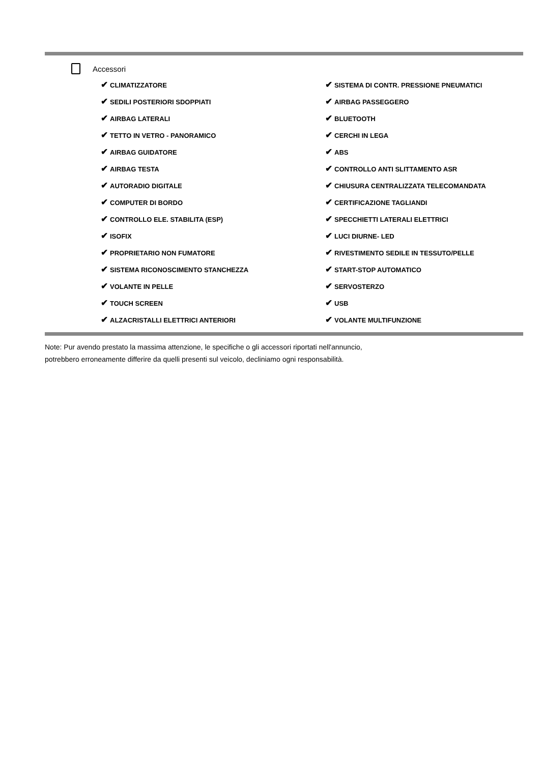Accessori
| ✔ CLIMATIZZATORE | ✔ SISTEMA DI CONTR. PRESSIONE PNEUMATICI |
| ✔ SEDILI POSTERIORI SDOPPIATI | ✔ AIRBAG PASSEGGERO |
| ✔ AIRBAG LATERALI | ✔ BLUETOOTH |
| ✔ TETTO IN VETRO - PANORAMICO | ✔ CERCHI IN LEGA |
| ✔ AIRBAG GUIDATORE | ✔ ABS |
| ✔ AIRBAG TESTA | ✔ CONTROLLO ANTI SLITTAMENTO ASR |
| ✔ AUTORADIO DIGITALE | ✔ CHIUSURA CENTRALIZZATA TELECOMANDATA |
| ✔ COMPUTER DI BORDO | ✔ CERTIFICAZIONE TAGLIANDI |
| ✔ CONTROLLO ELE. STABILITA (ESP) | ✔ SPECCHIETTI LATERALI ELETTRICI |
| ✔ ISOFIX | ✔ LUCI DIURNE- LED |
| ✔ PROPRIETARIO NON FUMATORE | ✔ RIVESTIMENTO SEDILE IN TESSUTO/PELLE |
| ✔ SISTEMA RICONOSCIMENTO STANCHEZZA | ✔ START-STOP AUTOMATICO |
| ✔ VOLANTE IN PELLE | ✔ SERVOSTERZO |
| ✔ TOUCH SCREEN | ✔ USB |
| ✔ ALZACRISTALLI ELETTRICI ANTERIORI | ✔ VOLANTE MULTIFUNZIONE |
Note: Pur avendo prestato la massima attenzione, le specifiche o gli accessori riportati nell'annuncio,
potrebbero erroneamente differire da quelli presenti sul veicolo, decliniamo ogni responsabilità.